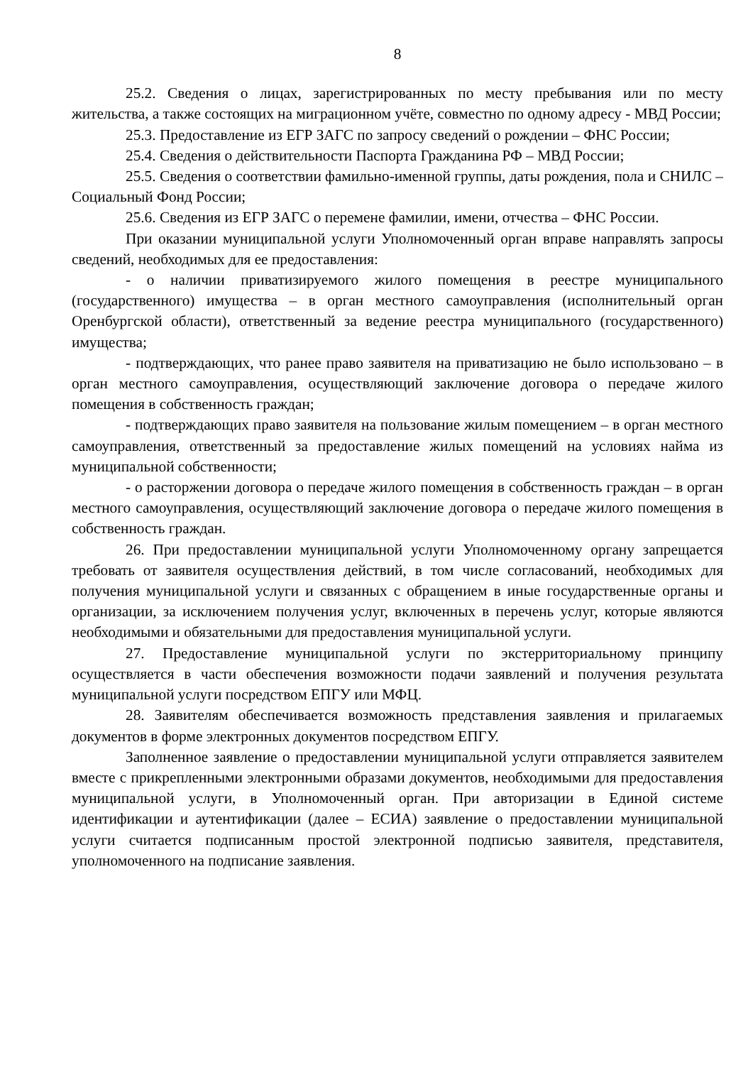8
25.2. Сведения о лицах, зарегистрированных по месту пребывания или по месту жительства, а также состоящих на миграционном учёте, совместно по одному адресу - МВД России;
25.3. Предоставление из ЕГР ЗАГС по запросу сведений о рождении – ФНС России;
25.4. Сведения о действительности Паспорта Гражданина РФ – МВД России;
25.5. Сведения о соответствии фамильно-именной группы, даты рождения, пола и СНИЛС – Социальный Фонд России;
25.6. Сведения из ЕГР ЗАГС о перемене фамилии, имени, отчества – ФНС России.
При оказании муниципальной услуги Уполномоченный орган вправе направлять запросы сведений, необходимых для ее предоставления:
- о наличии приватизируемого жилого помещения в реестре муниципального (государственного) имущества – в орган местного самоуправления (исполнительный орган Оренбургской области), ответственный за ведение реестра муниципального (государственного) имущества;
- подтверждающих, что ранее право заявителя на приватизацию не было использовано – в орган местного самоуправления, осуществляющий заключение договора о передаче жилого помещения в собственность граждан;
- подтверждающих право заявителя на пользование жилым помещением – в орган местного самоуправления, ответственный за предоставление жилых помещений на условиях найма из муниципальной собственности;
- о расторжении договора о передаче жилого помещения в собственность граждан – в орган местного самоуправления, осуществляющий заключение договора о передаче жилого помещения в собственность граждан.
26. При предоставлении муниципальной услуги Уполномоченному органу запрещается требовать от заявителя осуществления действий, в том числе согласований, необходимых для получения муниципальной услуги и связанных с обращением в иные государственные органы и организации, за исключением получения услуг, включенных в перечень услуг, которые являются необходимыми и обязательными для предоставления муниципальной услуги.
27. Предоставление муниципальной услуги по экстерриториальному принципу осуществляется в части обеспечения возможности подачи заявлений и получения результата муниципальной услуги посредством ЕПГУ или МФЦ.
28. Заявителям обеспечивается возможность представления заявления и прилагаемых документов в форме электронных документов посредством ЕПГУ.
Заполненное заявление о предоставлении муниципальной услуги отправляется заявителем вместе с прикрепленными электронными образами документов, необходимыми для предоставления муниципальной услуги, в Уполномоченный орган. При авторизации в Единой системе идентификации и аутентификации (далее – ЕСИА) заявление о предоставлении муниципальной услуги считается подписанным простой электронной подписью заявителя, представителя, уполномоченного на подписание заявления.